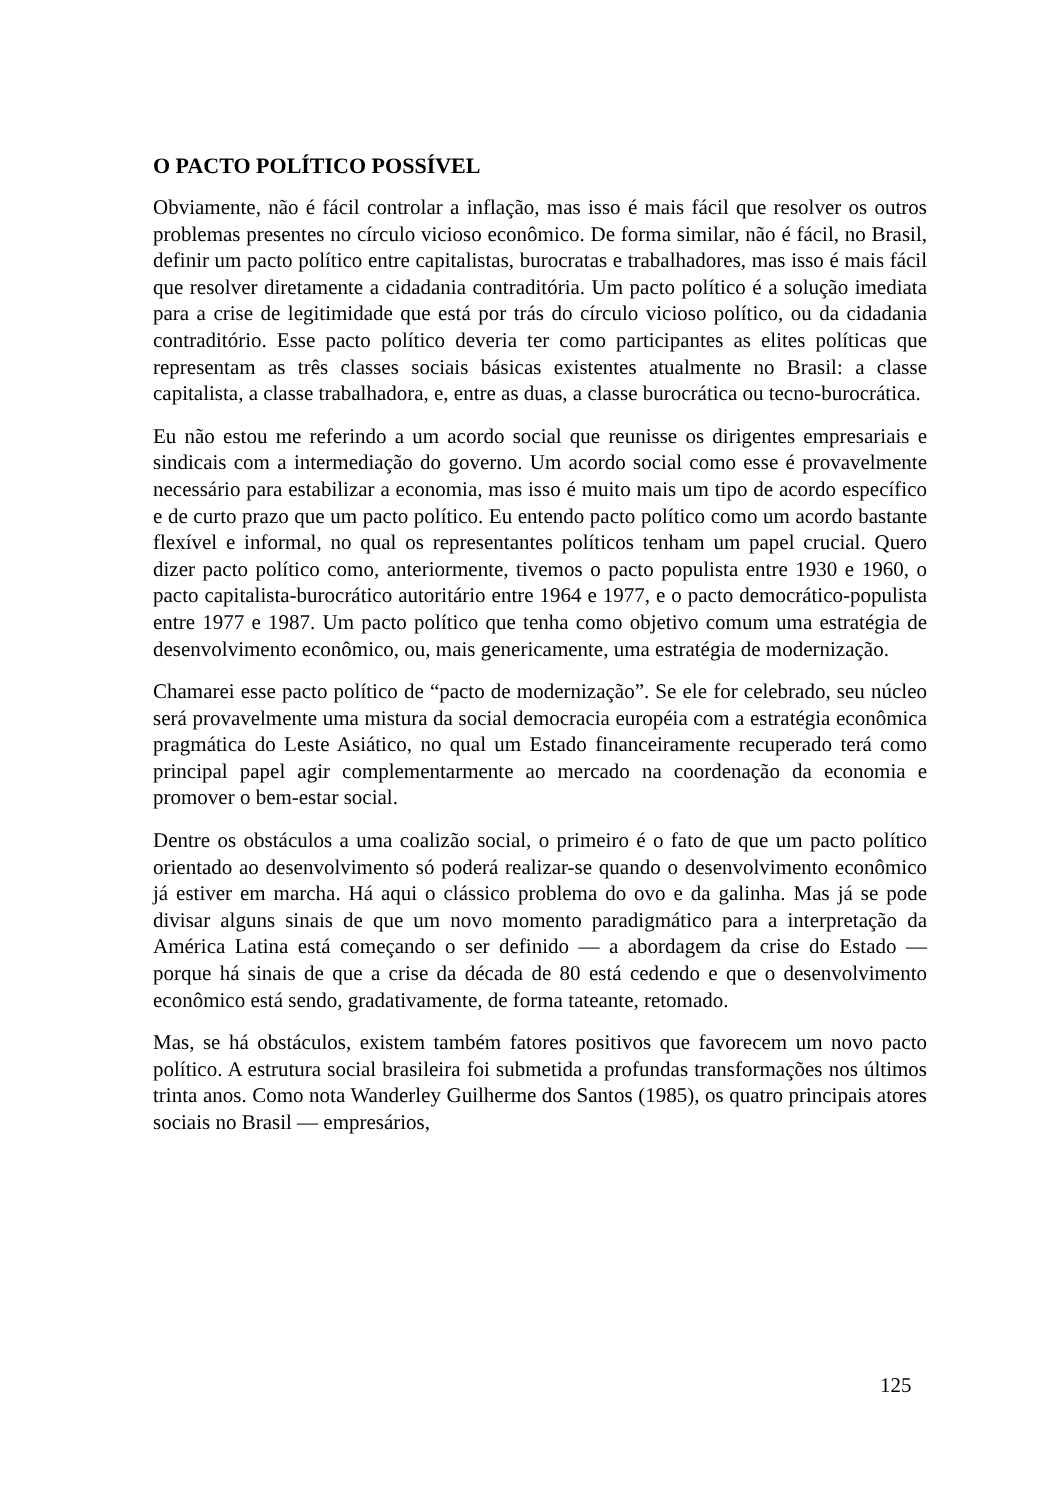O PACTO POLÍTICO POSSÍVEL
Obviamente, não é fácil controlar a inflação, mas isso é mais fácil que resolver os outros problemas presentes no círculo vicioso econômico. De forma similar, não é fácil, no Brasil, definir um pacto político entre capitalistas, burocratas e trabalhadores, mas isso é mais fácil que resolver diretamente a cidadania contraditória. Um pacto político é a solução imediata para a crise de legitimidade que está por trás do círculo vicioso político, ou da cidadania contraditório. Esse pacto político deveria ter como participantes as elites políticas que representam as três classes sociais básicas existentes atualmente no Brasil: a classe capitalista, a classe trabalhadora, e, entre as duas, a classe burocrática ou tecno-burocrática.
Eu não estou me referindo a um acordo social que reunisse os dirigentes empresariais e sindicais com a intermediação do governo. Um acordo social como esse é provavelmente necessário para estabilizar a economia, mas isso é muito mais um tipo de acordo específico e de curto prazo que um pacto político. Eu entendo pacto político como um acordo bastante flexível e informal, no qual os representantes políticos tenham um papel crucial. Quero dizer pacto político como, anteriormente, tivemos o pacto populista entre 1930 e 1960, o pacto capitalista-burocrático autoritário entre 1964 e 1977, e o pacto democrático-populista entre 1977 e 1987. Um pacto político que tenha como objetivo comum uma estratégia de desenvolvimento econômico, ou, mais genericamente, uma estratégia de modernização.
Chamarei esse pacto político de “pacto de modernização”. Se ele for celebrado, seu núcleo será provavelmente uma mistura da social democracia européia com a estratégia econômica pragmática do Leste Asiático, no qual um Estado financeiramente recuperado terá como principal papel agir complementarmente ao mercado na coordenação da economia e promover o bem-estar social.
Dentre os obstáculos a uma coalizão social, o primeiro é o fato de que um pacto político orientado ao desenvolvimento só poderá realizar-se quando o desenvolvimento econômico já estiver em marcha. Há aqui o clássico problema do ovo e da galinha. Mas já se pode divisar alguns sinais de que um novo momento paradigmático para a interpretação da América Latina está começando o ser definido — a abordagem da crise do Estado — porque há sinais de que a crise da década de 80 está cedendo e que o desenvolvimento econômico está sendo, gradativamente, de forma tateante, retomado.
Mas, se há obstáculos, existem também fatores positivos que favorecem um novo pacto político. A estrutura social brasileira foi submetida a profundas transformações nos últimos trinta anos. Como nota Wanderley Guilherme dos Santos (1985), os quatro principais atores sociais no Brasil — empresários,
125